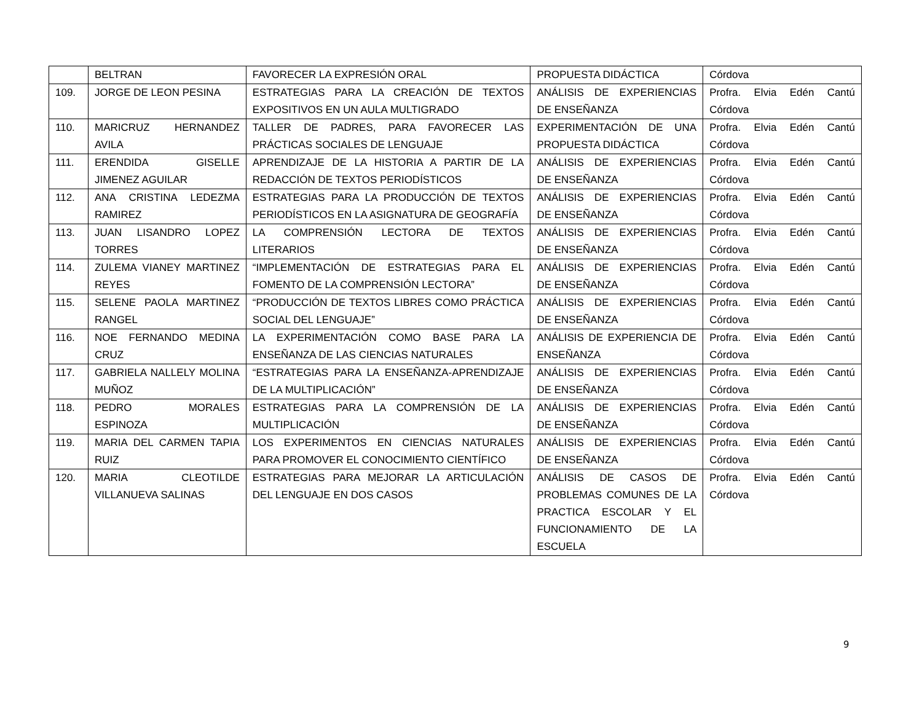| | BELTRAN | FAVORECER LA EXPRESIÓN ORAL | PROPUESTA DIDÁCTICA | Córdova |
| 109. | JORGE DE LEON PESINA | ESTRATEGIAS PARA LA CREACIÓN DE TEXTOS EXPOSITIVOS EN UN AULA MULTIGRADO | ANÁLISIS DE EXPERIENCIAS DE ENSEÑANZA | Profra. Elvia Edén Cantú Córdova |
| 110. | MARICRUZ HERNANDEZ AVILA | TALLER DE PADRES, PARA FAVORECER LAS PRÁCTICAS SOCIALES DE LENGUAJE | EXPERIMENTACIÓN DE UNA PROPUESTA DIDÁCTICA | Profra. Elvia Edén Cantú Córdova |
| 111. | ERENDIDA GISELLE JIMENEZ AGUILAR | APRENDIZAJE DE LA HISTORIA A PARTIR DE LA REDACCIÓN DE TEXTOS PERIODÍSTICOS | ANÁLISIS DE EXPERIENCIAS DE ENSEÑANZA | Profra. Elvia Edén Cantú Córdova |
| 112. | ANA CRISTINA LEDEZMA RAMIREZ | ESTRATEGIAS PARA LA PRODUCCIÓN DE TEXTOS PERIODÍSTICOS EN LA ASIGNATURA DE GEOGRAFÍA | ANÁLISIS DE EXPERIENCIAS DE ENSEÑANZA | Profra. Elvia Edén Cantú Córdova |
| 113. | JUAN LISANDRO LOPEZ TORRES | LA COMPRENSIÓN LECTORA DE TEXTOS LITERARIOS | ANÁLISIS DE EXPERIENCIAS DE ENSEÑANZA | Profra. Elvia Edén Cantú Córdova |
| 114. | ZULEMA VIANEY MARTINEZ REYES | “IMPLEMENTACIÓN DE ESTRATEGIAS PARA EL FOMENTO DE LA COMPRENSIÓN LECTORA” | ANÁLISIS DE EXPERIENCIAS DE ENSEÑANZA | Profra. Elvia Edén Cantú Córdova |
| 115. | SELENE PAOLA MARTINEZ RANGEL | “PRODUCCIÓN DE TEXTOS LIBRES COMO PRÁCTICA SOCIAL DEL LENGUAJE” | ANÁLISIS DE EXPERIENCIAS DE ENSEÑANZA | Profra. Elvia Edén Cantú Córdova |
| 116. | NOE FERNANDO MEDINA CRUZ | LA EXPERIMENTACIÓN COMO BASE PARA LA ENSEÑANZA DE LAS CIENCIAS NATURALES | ANÁLISIS DE EXPERIENCIA DE ENSEÑANZA | Profra. Elvia Edén Cantú Córdova |
| 117. | GABRIELA NALLELY MOLINA MUÑOZ | “ESTRATEGIAS PARA LA ENSEÑANZA-APRENDIZAJE DE LA MULTIPLICACIÓN” | ANÁLISIS DE EXPERIENCIAS DE ENSEÑANZA | Profra. Elvia Edén Cantú Córdova |
| 118. | PEDRO MORALES ESPINOZA | ESTRATEGIAS PARA LA COMPRENSIÓN DE LA MULTIPLICACIÓN | ANÁLISIS DE EXPERIENCIAS DE ENSEÑANZA | Profra. Elvia Edén Cantú Córdova |
| 119. | MARIA DEL CARMEN TAPIA RUIZ | LOS EXPERIMENTOS EN CIENCIAS NATURALES PARA PROMOVER EL CONOCIMIENTO CIENTÍFICO | ANÁLISIS DE EXPERIENCIAS DE ENSEÑANZA | Profra. Elvia Edén Cantú Córdova |
| 120. | MARIA CLEOTILDE VILLANUEVA SALINAS | ESTRATEGIAS PARA MEJORAR LA ARTICULACIÓN DEL LENGUAJE EN DOS CASOS | ANÁLISIS DE CASOS DE PROBLEMAS COMUNES DE LA PRACTICA ESCOLAR Y EL FUNCIONAMIENTO DE LA ESCUELA | Profra. Elvia Edén Cantú Córdova |
9